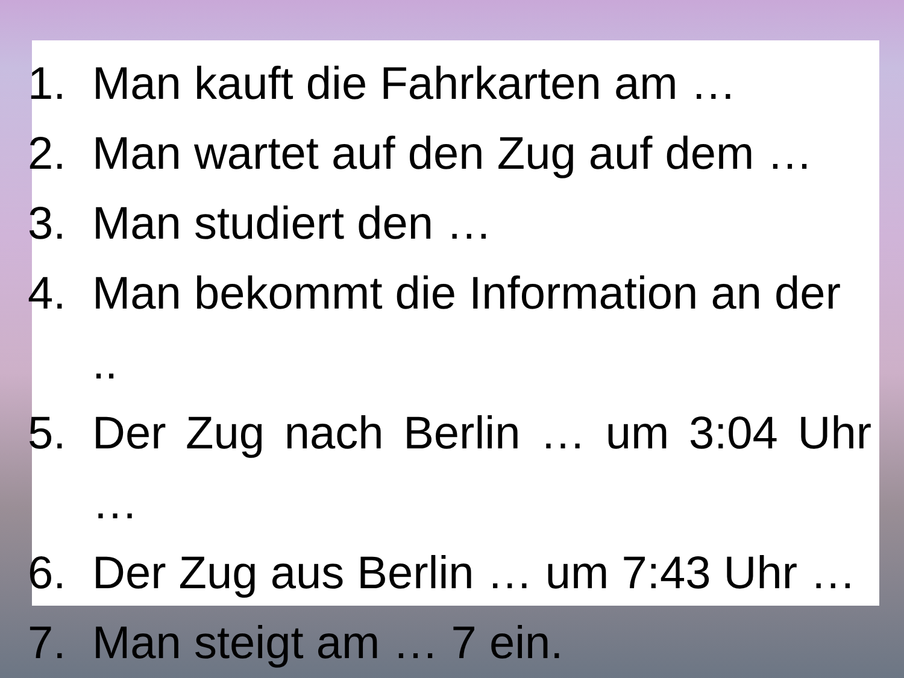1. Man kauft die Fahrkarten am …
2. Man wartet auf den Zug auf dem …
3. Man studiert den …
4. Man bekommt die Information an der ..
5. Der Zug nach Berlin … um 3:04 Uhr …
6. Der Zug aus Berlin … um 7:43 Uhr …
7. Man steigt am … 7 ein.